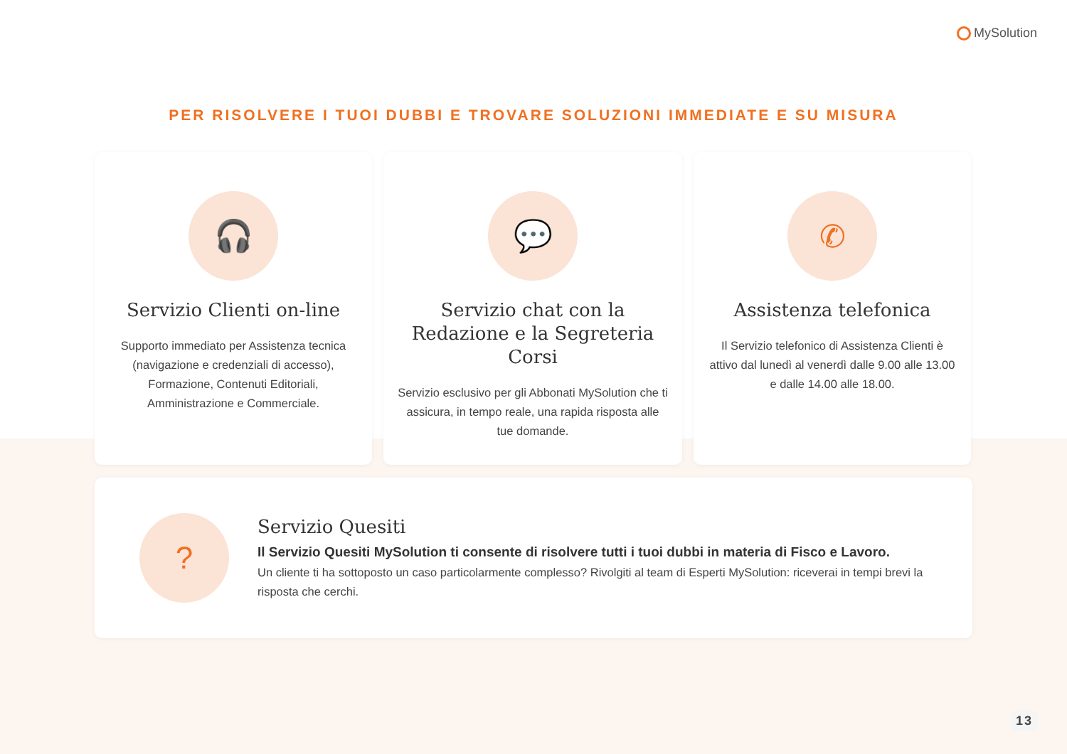MySolution
PER RISOLVERE I TUOI DUBBI E TROVARE SOLUZIONI IMMEDIATE E SU MISURA
🎧
Servizio Clienti on-line
Supporto immediato per Assistenza tecnica (navigazione e credenziali di accesso), Formazione, Contenuti Editoriali, Amministrazione e Commerciale.
💬
Servizio chat con la Redazione e la Segreteria Corsi
Servizio esclusivo per gli Abbonati MySolution che ti assicura, in tempo reale, una rapida risposta alle tue domande.
✆
Assistenza telefonica
Il Servizio telefonico di Assistenza Clienti è attivo dal lunedì al venerdì dalle 9.00 alle 13.00 e dalle 14.00 alle 18.00.
?
Servizio Quesiti
Il Servizio Quesiti MySolution ti consente di risolvere tutti i tuoi dubbi in materia di Fisco e Lavoro.
Un cliente ti ha sottoposto un caso particolarmente complesso? Rivolgiti al team di Esperti MySolution: riceverai in tempi brevi la risposta che cerchi.
13